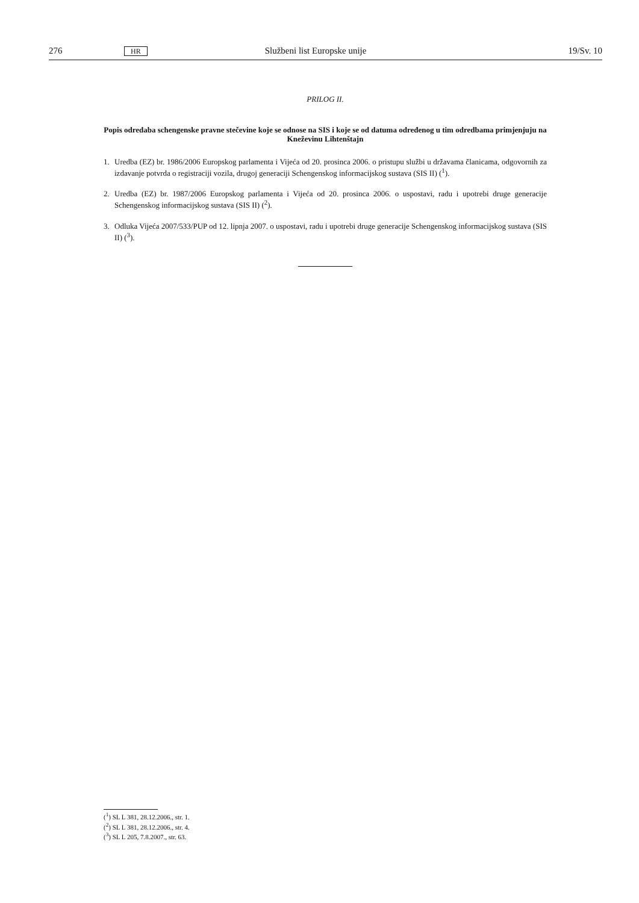276 HR Službeni list Europske unije 19/Sv. 10
PRILOG II.
Popis odredaba schengenske pravne stečevine koje se odnose na SIS i koje se od datuma određenog u tim odredbama primjenjuju na Kneževinu Lihtenštajn
1. Uredba (EZ) br. 1986/2006 Europskog parlamenta i Vijeća od 20. prosinca 2006. o pristupu službi u državama članicama, odgovornih za izdavanje potvrda o registraciji vozila, drugoj generaciji Schengenskog informacijskog sustava (SIS II) (<sup>1</sup>).
2. Uredba (EZ) br. 1987/2006 Europskog parlamenta i Vijeća od 20. prosinca 2006. o uspostavi, radu i upotrebi druge generacije Schengenskog informacijskog sustava (SIS II) (<sup>2</sup>).
3. Odluka Vijeća 2007/533/PUP od 12. lipnja 2007. o uspostavi, radu i upotrebi druge generacije Schengenskog informacijskog sustava (SIS II) (<sup>3</sup>).
(<sup>1</sup>) SL L 381, 28.12.2006., str. 1.
(<sup>2</sup>) SL L 381, 28.12.2006., str. 4.
(<sup>3</sup>) SL L 205, 7.8.2007., str. 63.